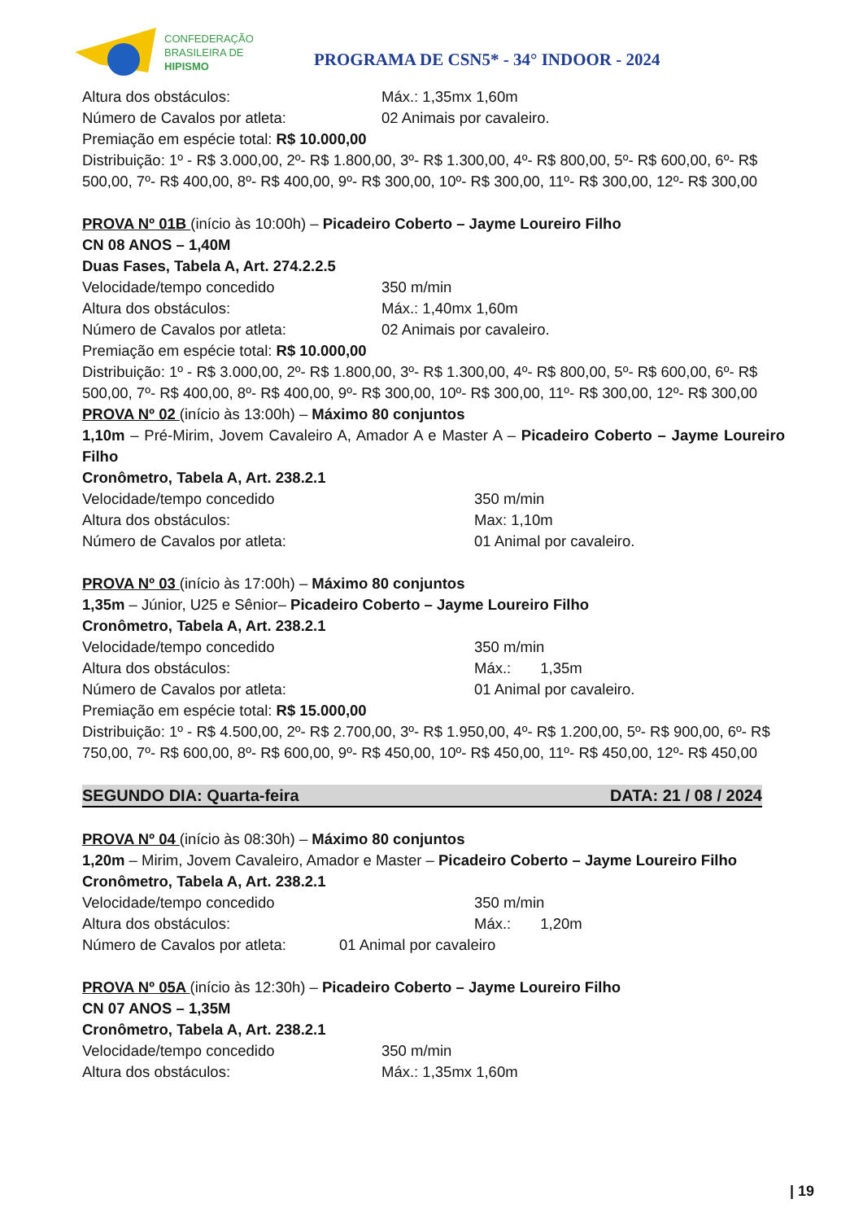CONFEDERAÇÃO
BRASILEIRA DE
HIPISMO
PROGRAMA DE CSN5* - 34° INDOOR - 2024
Altura dos obstáculos: Máx.: 1,35mx 1,60m
Número de Cavalos por atleta: 02 Animais por cavaleiro.
Premiação em espécie total: R$ 10.000,00
Distribuição: 1º - R$ 3.000,00, 2º- R$ 1.800,00, 3º- R$ 1.300,00, 4º- R$ 800,00, 5º- R$ 600,00, 6º- R$ 500,00, 7º- R$ 400,00, 8º- R$ 400,00, 9º- R$ 300,00, 10º- R$ 300,00, 11º- R$ 300,00, 12º- R$ 300,00
PROVA Nº 01B (início às 10:00h) – Picadeiro Coberto – Jayme Loureiro Filho
CN 08 ANOS – 1,40M
Duas Fases, Tabela A, Art. 274.2.2.5
Velocidade/tempo concedido 350 m/min
Altura dos obstáculos: Máx.: 1,40mx 1,60m
Número de Cavalos por atleta: 02 Animais por cavaleiro.
Premiação em espécie total: R$ 10.000,00
Distribuição: 1º - R$ 3.000,00, 2º- R$ 1.800,00, 3º- R$ 1.300,00, 4º- R$ 800,00, 5º- R$ 600,00, 6º- R$ 500,00, 7º- R$ 400,00, 8º- R$ 400,00, 9º- R$ 300,00, 10º- R$ 300,00, 11º- R$ 300,00, 12º- R$ 300,00
PROVA Nº 02 (início às 13:00h) – Máximo 80 conjuntos
1,10m – Pré-Mirim, Jovem Cavaleiro A, Amador A e Master A – Picadeiro Coberto – Jayme Loureiro Filho
Cronômetro, Tabela A, Art. 238.2.1
Velocidade/tempo concedido 350 m/min
Altura dos obstáculos: Max: 1,10m
Número de Cavalos por atleta: 01 Animal por cavaleiro.
PROVA Nº 03 (início às 17:00h) – Máximo 80 conjuntos
1,35m – Júnior, U25 e Sênior– Picadeiro Coberto – Jayme Loureiro Filho
Cronômetro, Tabela A, Art. 238.2.1
Velocidade/tempo concedido 350 m/min
Altura dos obstáculos: Máx.: 1,35m
Número de Cavalos por atleta: 01 Animal por cavaleiro.
Premiação em espécie total: R$ 15.000,00
Distribuição: 1º - R$ 4.500,00, 2º- R$ 2.700,00, 3º- R$ 1.950,00, 4º- R$ 1.200,00, 5º- R$ 900,00, 6º- R$ 750,00, 7º- R$ 600,00, 8º- R$ 600,00, 9º- R$ 450,00, 10º- R$ 450,00, 11º- R$ 450,00, 12º- R$ 450,00
SEGUNDO DIA: Quarta-feira DATA: 21 / 08 / 2024
PROVA Nº 04 (início às 08:30h) – Máximo 80 conjuntos
1,20m – Mirim, Jovem Cavaleiro, Amador e Master – Picadeiro Coberto – Jayme Loureiro Filho
Cronômetro, Tabela A, Art. 238.2.1
Velocidade/tempo concedido 350 m/min
Altura dos obstáculos: Máx.: 1,20m
Número de Cavalos por atleta: 01 Animal por cavaleiro
PROVA Nº 05A (início às 12:30h) – Picadeiro Coberto – Jayme Loureiro Filho
CN 07 ANOS – 1,35M
Cronômetro, Tabela A, Art. 238.2.1
Velocidade/tempo concedido 350 m/min
Altura dos obstáculos: Máx.: 1,35mx 1,60m
| 19